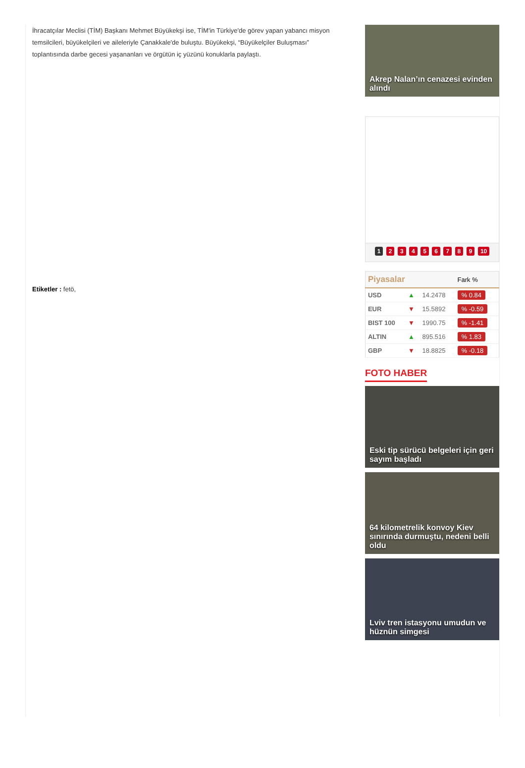İhracatçılar Meclisi (TİM) Başkanı Mehmet Büyükekşi ise, TİM'in Türkiye'de görev yapan yabancı misyon temsilcileri, büyükelçileri ve aileleriyle Çanakkale'de buluştu. Büyükekşi, “Büyükelçiler Buluşması” toplantısında darbe gecesi yaşananları ve örgütün iç yüzünü konuklarla paylaştı.
Etiketler : fetö,
Akrep Nalan’ın cenazesi evinden alındı
1 2 3 4 5 6 7 8 9 10
| Piyasalar | | | Fark % |
| --- | --- | --- | --- |
| USD | ▲ | 14.2478 | % 0.84 |
| EUR | ▼ | 15.5892 | % -0.59 |
| BIST 100 | ▼ | 1990.75 | % -1.41 |
| ALTIN | ▲ | 895.516 | % 1.83 |
| GBP | ▼ | 18.8825 | % -0.18 |
FOTO HABER
Eski tip sürücü belgeleri için geri sayım başladı
64 kilometrelik konvoy Kiev sınırında durmuştu, nedeni belli oldu
Lviv tren istasyonu umudun ve hüznün simgesi